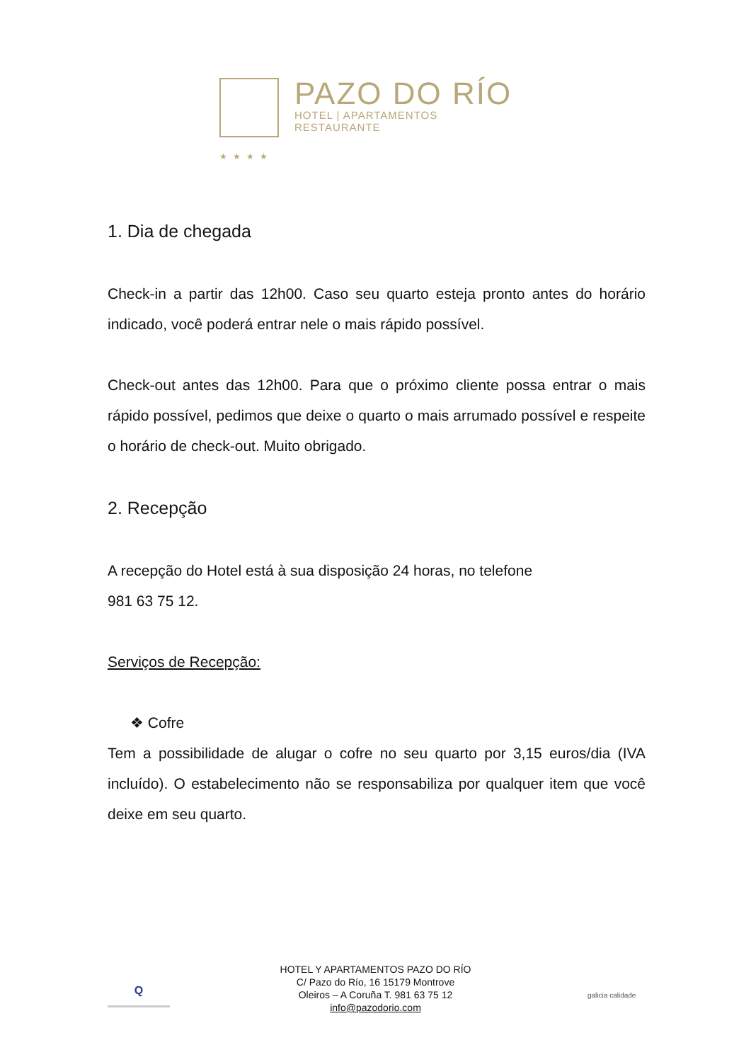★★★★
PAZO DO RÍO
HOTEL | APARTAMENTOS
RESTAURANTE
1. Dia de chegada
Check-in a partir das 12h00. Caso seu quarto esteja pronto antes do horário indicado, você poderá entrar nele o mais rápido possível.
Check-out antes das 12h00. Para que o próximo cliente possa entrar o mais rápido possível, pedimos que deixe o quarto o mais arrumado possível e respeite o horário de check-out. Muito obrigado.
2. Recepção
A recepção do Hotel está à sua disposição 24 horas, no telefone
981 63 75 12.
Serviços de Recepção:
❖ Cofre
Tem a possibilidade de alugar o cofre no seu quarto por 3,15 euros/dia (IVA incluído). O estabelecimento não se responsabiliza por qualquer item que você deixe em seu quarto.
Q
HOTEL Y APARTAMENTOS PAZO DO RÍO
C/ Pazo do Río, 16 15179 Montrove
Oleiros – A Coruña T. 981 63 75 12
info@pazodorio.com
galicia calidade